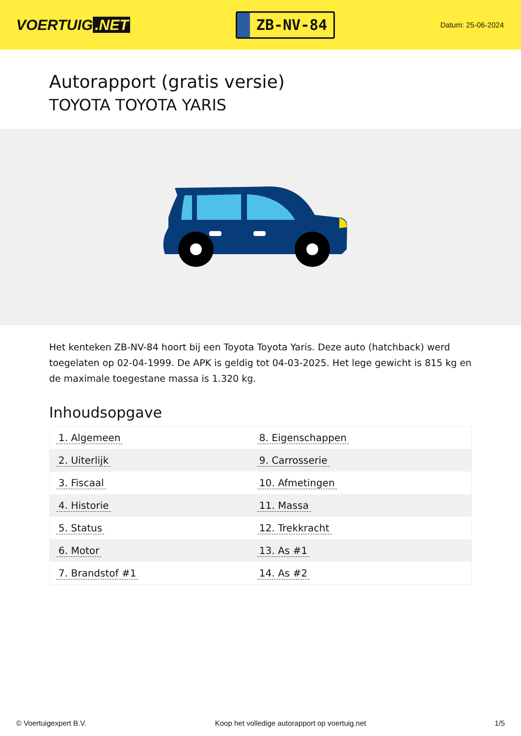VOERTUIG.NET
ZB-NV-84
Datum: 25-06-2024
Autorapport (gratis versie)
TOYOTA TOYOTA YARIS
Het kenteken ZB-NV-84 hoort bij een Toyota Toyota Yaris. Deze auto (hatchback) werd toegelaten op 02-04-1999. De APK is geldig tot 04-03-2025. Het lege gewicht is 815 kg en de maximale toegestane massa is 1.320 kg.
Inhoudsopgave
| 1. Algemeen | 8. Eigenschappen |
| 2. Uiterlijk | 9. Carrosserie |
| 3. Fiscaal | 10. Afmetingen |
| 4. Historie | 11. Massa |
| 5. Status | 12. Trekkracht |
| 6. Motor | 13. As #1 |
| 7. Brandstof #1 | 14. As #2 |
© Voertuigexpert B.V. Koop het volledige autorapport op voertuig.net 1/5